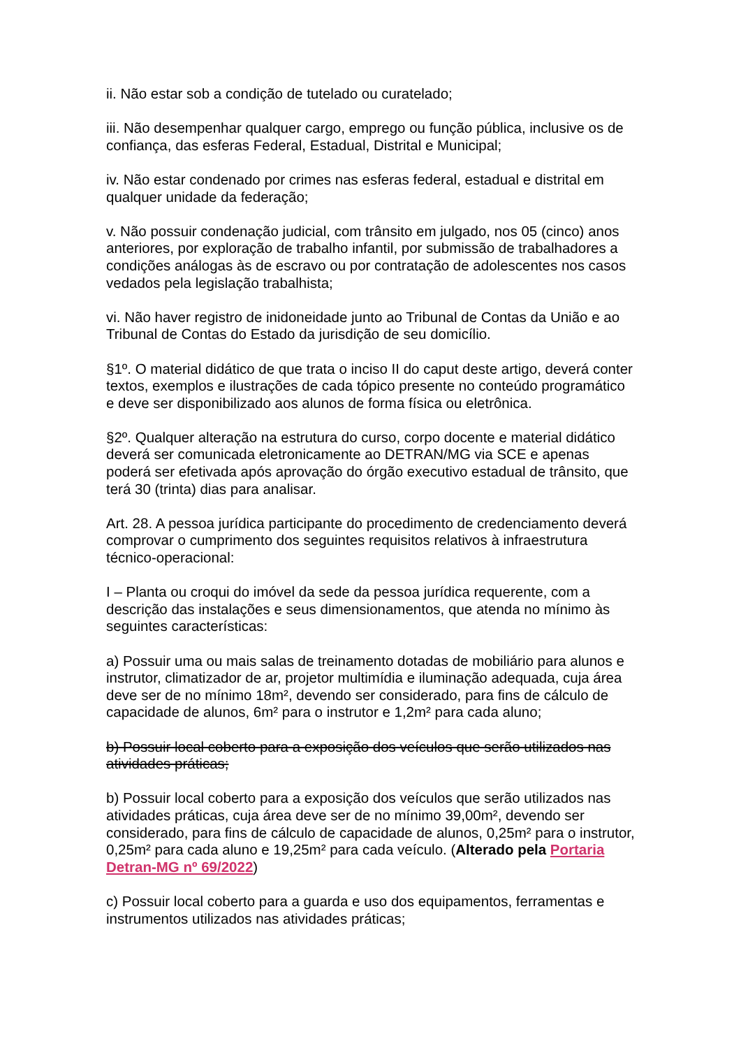ii. Não estar sob a condição de tutelado ou curatelado;
iii. Não desempenhar qualquer cargo, emprego ou função pública, inclusive os de confiança, das esferas Federal, Estadual, Distrital e Municipal;
iv. Não estar condenado por crimes nas esferas federal, estadual e distrital em qualquer unidade da federação;
v. Não possuir condenação judicial, com trânsito em julgado, nos 05 (cinco) anos anteriores, por exploração de trabalho infantil, por submissão de trabalhadores a condições análogas às de escravo ou por contratação de adolescentes nos casos vedados pela legislação trabalhista;
vi. Não haver registro de inidoneidade junto ao Tribunal de Contas da União e ao Tribunal de Contas do Estado da jurisdição de seu domicílio.
§1º. O material didático de que trata o inciso II do caput deste artigo, deverá conter textos, exemplos e ilustrações de cada tópico presente no conteúdo programático e deve ser disponibilizado aos alunos de forma física ou eletrônica.
§2º. Qualquer alteração na estrutura do curso, corpo docente e material didático deverá ser comunicada eletronicamente ao DETRAN/MG via SCE e apenas poderá ser efetivada após aprovação do órgão executivo estadual de trânsito, que terá 30 (trinta) dias para analisar.
Art. 28. A pessoa jurídica participante do procedimento de credenciamento deverá comprovar o cumprimento dos seguintes requisitos relativos à infraestrutura técnico-operacional:
I – Planta ou croqui do imóvel da sede da pessoa jurídica requerente, com a descrição das instalações e seus dimensionamentos, que atenda no mínimo às seguintes características:
a) Possuir uma ou mais salas de treinamento dotadas de mobiliário para alunos e instrutor, climatizador de ar, projetor multimídia e iluminação adequada, cuja área deve ser de no mínimo 18m², devendo ser considerado, para fins de cálculo de capacidade de alunos, 6m² para o instrutor e 1,2m² para cada aluno;
b) Possuir local coberto para a exposição dos veículos que serão utilizados nas atividades práticas;
b) Possuir local coberto para a exposição dos veículos que serão utilizados nas atividades práticas, cuja área deve ser de no mínimo 39,00m², devendo ser considerado, para fins de cálculo de capacidade de alunos, 0,25m² para o instrutor, 0,25m² para cada aluno e 19,25m² para cada veículo. (Alterado pela Portaria Detran-MG nº 69/2022)
c) Possuir local coberto para a guarda e uso dos equipamentos, ferramentas e instrumentos utilizados nas atividades práticas;